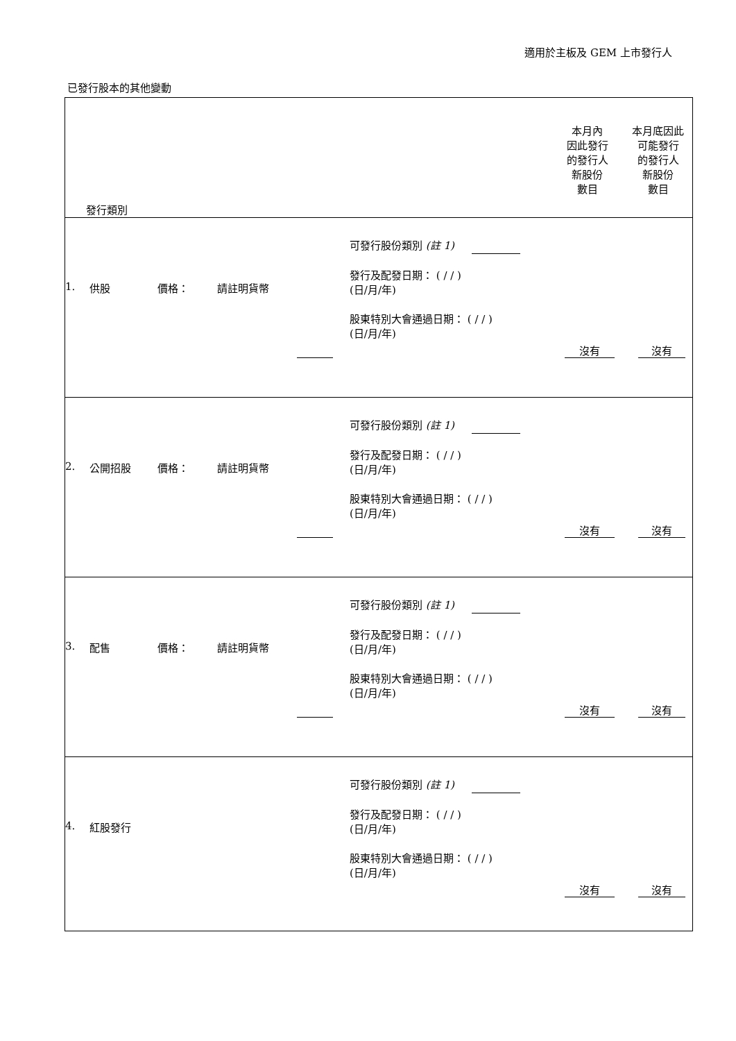適用於主板及 GEM 上市發行人
已發行股本的其他變動
| 發行類別 | 本月內 因此發行 的發行人 新股份 數目 | 本月底因此 可能發行 的發行人 新股份 數目 |
| 1. 供股 價格： 請註明貨幣 可發行股份類別 (註 1) 發行及配發日期： ( / / ) (日/月/年) 股東特別大會通過日期： ( / / ) (日/月/年) 沒有 沒有 | | |
| 2. 公開招股 價格： 請註明貨幣 可發行股份類別 (註 1) 發行及配發日期： ( / / ) (日/月/年) 股東特別大會通過日期： ( / / ) (日/月/年) 沒有 沒有 | | |
| 3. 配售 價格： 請註明貨幣 可發行股份類別 (註 1) 發行及配發日期： ( / / ) (日/月/年) 股東特別大會通過日期： ( / / ) (日/月/年) 沒有 沒有 | | |
| 4. 紅股發行 可發行股份類別 (註 1) 發行及配發日期： ( / / ) (日/月/年) 股東特別大會通過日期： ( / / ) (日/月/年) 沒有 沒有 | | |